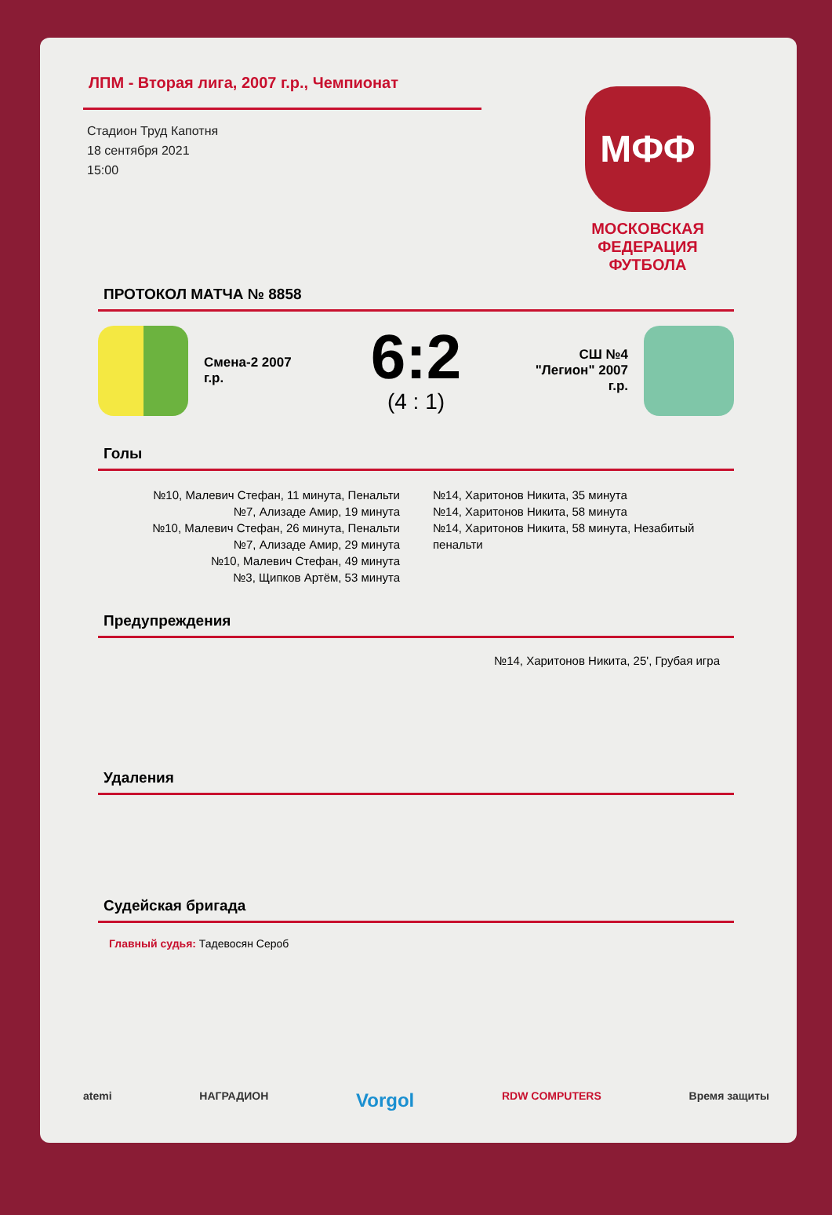ЛПМ - Вторая лига, 2007 г.р., Чемпионат
Стадион Труд Капотня
18 сентября 2021
15:00
МФФ
МОСКОВСКАЯ
ФЕДЕРАЦИЯ
ФУТБОЛА
ПРОТОКОЛ МАТЧА № 8858
Смена-2 2007 г.р.
6:2
(4 : 1)
СШ №4 "Легион" 2007 г.р.
Голы
№10, Малевич Стефан, 11 минута, Пенальти
№7, Ализаде Амир, 19 минута
№10, Малевич Стефан, 26 минута, Пенальти
№7, Ализаде Амир, 29 минута
№10, Малевич Стефан, 49 минута
№3, Щипков Артём, 53 минута
№14, Харитонов Никита, 35 минута
№14, Харитонов Никита, 58 минута
№14, Харитонов Никита, 58 минута, Незабитый
пенальти
Предупреждения
№14, Харитонов Никита, 25', Грубая игра
Удаления
Судейская бригада
Главный судья: Тадевосян Сероб
atemi НАГРАДИОН Vorgol RDW COMPUTERS Время защиты